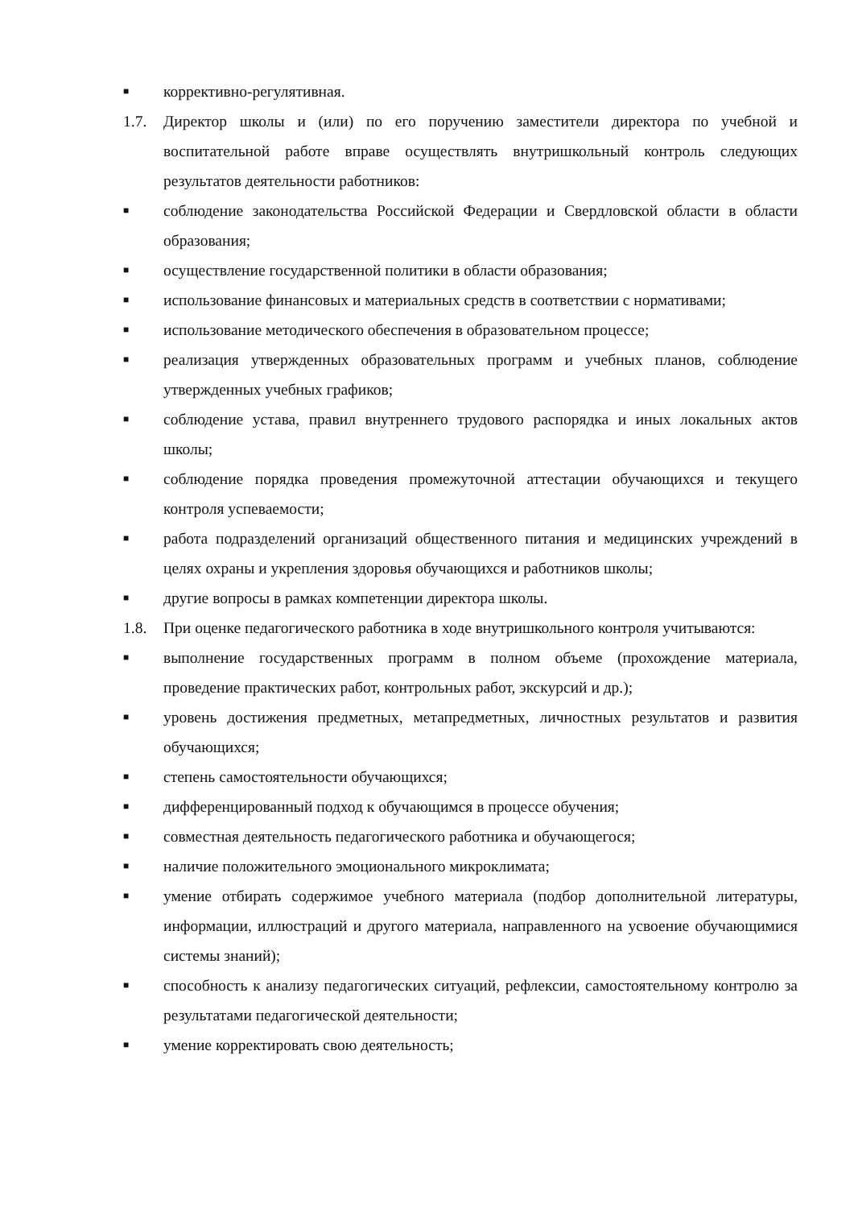■ коррективно-регулятивная.
1.7. Директор школы и (или) по его поручению заместители директора по учебной и воспитательной работе вправе осуществлять внутришкольный контроль следующих результатов деятельности работников:
■ соблюдение законодательства Российской Федерации и Свердловской области в области образования;
■ осуществление государственной политики в области образования;
■ использование финансовых и материальных средств в соответствии с нормативами;
■ использование методического обеспечения в образовательном процессе;
■ реализация утвержденных образовательных программ и учебных планов, соблюдение утвержденных учебных графиков;
■ соблюдение устава, правил внутреннего трудового распорядка и иных локальных актов школы;
■ соблюдение порядка проведения промежуточной аттестации обучающихся и текущего контроля успеваемости;
■ работа подразделений организаций общественного питания и медицинских учреждений в целях охраны и укрепления здоровья обучающихся и работников школы;
■ другие вопросы в рамках компетенции директора школы.
1.8. При оценке педагогического работника в ходе внутришкольного контроля учитываются:
■ выполнение государственных программ в полном объеме (прохождение материала, проведение практических работ, контрольных работ, экскурсий и др.);
■ уровень достижения предметных, метапредметных, личностных результатов и развития обучающихся;
■ степень самостоятельности обучающихся;
■ дифференцированный подход к обучающимся в процессе обучения;
■ совместная деятельность педагогического работника и обучающегося;
■ наличие положительного эмоционального микроклимата;
■ умение отбирать содержимое учебного материала (подбор дополнительной литературы, информации, иллюстраций и другого материала, направленного на усвоение обучающимися системы знаний);
■ способность к анализу педагогических ситуаций, рефлексии, самостоятельному контролю за результатами педагогической деятельности;
■ умение корректировать свою деятельность;